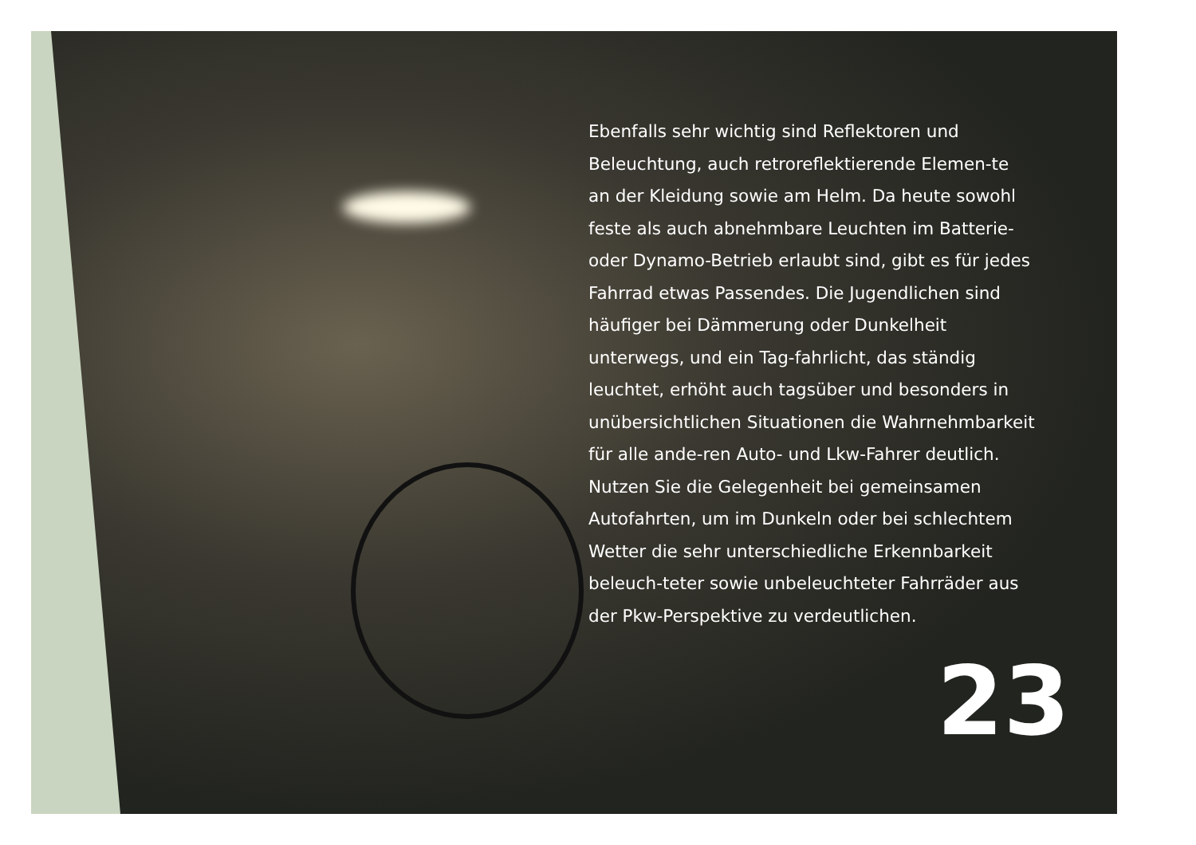Ebenfalls sehr wichtig sind Reflektoren und Beleuchtung, auch retroreflektierende Elemen-te an der Kleidung sowie am Helm. Da heute sowohl feste als auch abnehmbare Leuchten im Batterie- oder Dynamo-Betrieb erlaubt sind, gibt es für jedes Fahrrad etwas Passendes. Die Jugendlichen sind häufiger bei Dämmerung oder Dunkelheit unterwegs, und ein Tag-fahrlicht, das ständig leuchtet, erhöht auch tagsüber und besonders in unübersichtlichen Situationen die Wahrnehmbarkeit für alle ande-ren Auto- und Lkw-Fahrer deutlich. Nutzen Sie die Gelegenheit bei gemeinsamen Autofahrten, um im Dunkeln oder bei schlechtem Wetter die sehr unterschiedliche Erkennbarkeit beleuch-teter sowie unbeleuchteter Fahrräder aus der Pkw-Perspektive zu verdeutlichen.
23